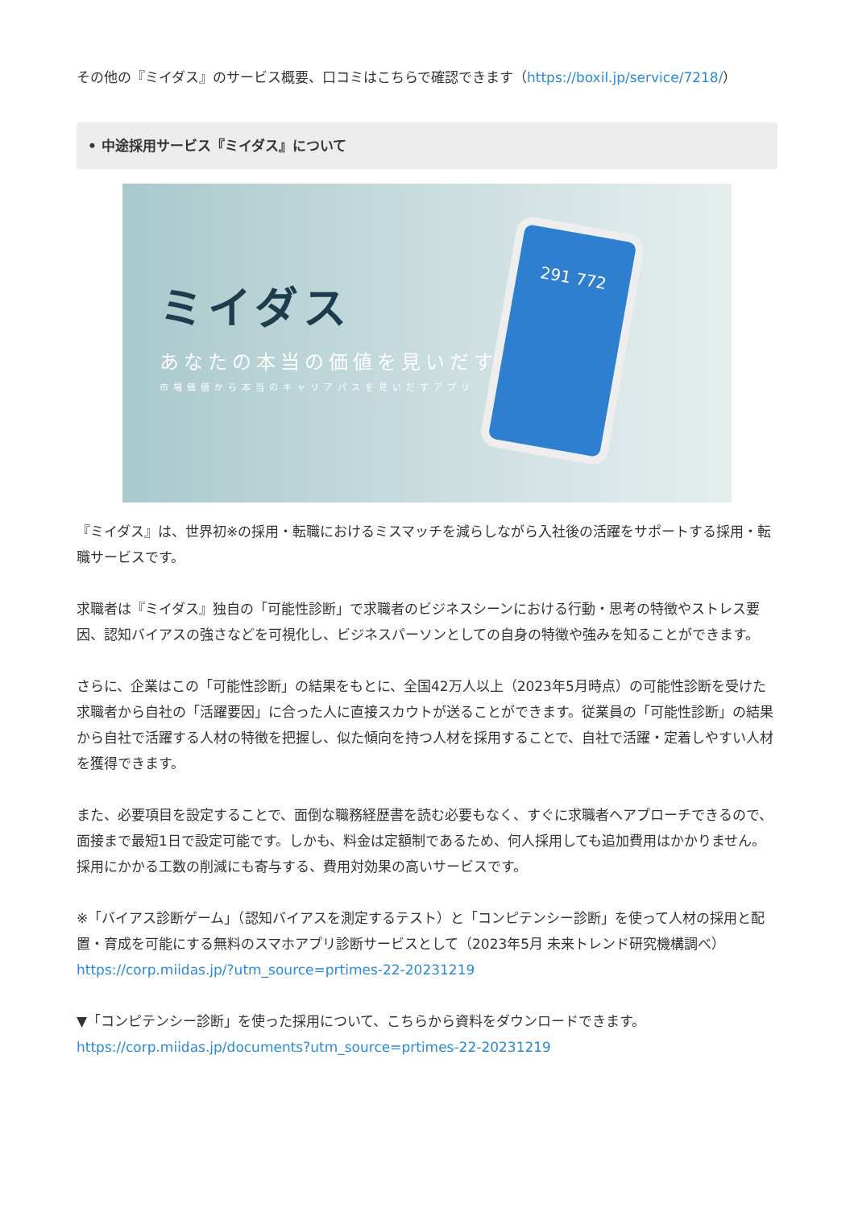その他の『ミイダス』のサービス概要、口コミはこちらで確認できます（https://boxil.jp/service/7218/）
• 中途採用サービス『ミイダス』について
ミイダス
あなたの本当の価値を見いだす。
市場価値から本当のキャリアパスを見いだすアプリ
291 772
『ミイダス』は、世界初※の採用・転職におけるミスマッチを減らしながら入社後の活躍をサポートする採用・転職サービスです。
求職者は『ミイダス』独自の「可能性診断」で求職者のビジネスシーンにおける行動・思考の特徴やストレス要因、認知バイアスの強さなどを可視化し、ビジネスパーソンとしての自身の特徴や強みを知ることができます。
さらに、企業はこの「可能性診断」の結果をもとに、全国42万人以上（2023年5月時点）の可能性診断を受けた求職者から自社の「活躍要因」に合った人に直接スカウトが送ることができます。従業員の「可能性診断」の結果から自社で活躍する人材の特徴を把握し、似た傾向を持つ人材を採用することで、自社で活躍・定着しやすい人材を獲得できます。
また、必要項目を設定することで、面倒な職務経歴書を読む必要もなく、すぐに求職者へアプローチできるので、面接まで最短1日で設定可能です。しかも、料金は定額制であるため、何人採用しても追加費用はかかりません。採用にかかる工数の削減にも寄与する、費用対効果の高いサービスです。
※「バイアス診断ゲーム」（認知バイアスを測定するテスト）と「コンピテンシー診断」を使って人材の採用と配置・育成を可能にする無料のスマホアプリ診断サービスとして（2023年5月 未来トレンド研究機構調べ）
https://corp.miidas.jp/?utm_source=prtimes-22-20231219
▼「コンピテンシー診断」を使った採用について、こちらから資料をダウンロードできます。
https://corp.miidas.jp/documents?utm_source=prtimes-22-20231219